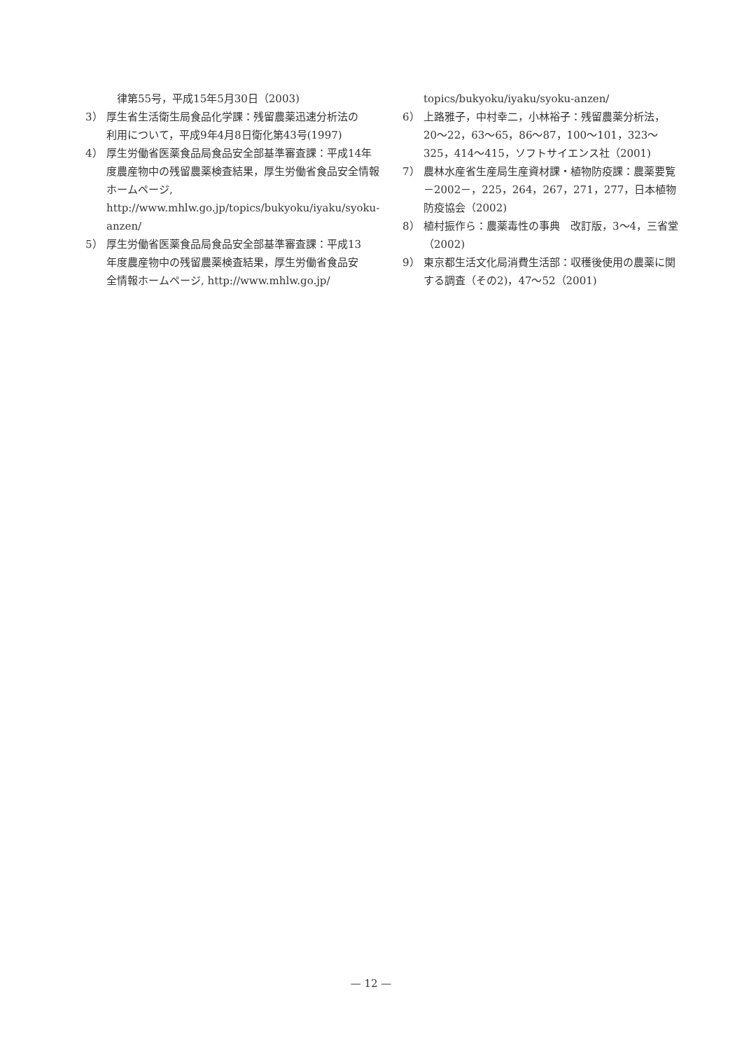律第55号，平成15年5月30日（2003)
3） 厚生省生活衛生局食品化学課：残留農薬迅速分析法の利用について，平成9年4月8日衛化第43号(1997)
4） 厚生労働省医薬食品局食品安全部基準審査課：平成14年度農産物中の残留農薬検査結果，厚生労働省食品安全情報ホームページ, http://www.mhlw.go.jp/topics/bukyoku/iyaku/syoku-anzen/
5） 厚生労働省医薬食品局食品安全部基準審査課：平成13年度農産物中の残留農薬検査結果，厚生労働省食品安全情報ホームページ, http://www.mhlw.go.jp/
topics/bukyoku/iyaku/syoku-anzen/
6） 上路雅子，中村幸二，小林裕子：残留農薬分析法，20〜22，63〜65，86〜87，100〜101，323〜325，414〜415，ソフトサイエンス社（2001)
7） 農林水産省生産局生産資材課・植物防疫課：農薬要覧－2002－，225，264，267，271，277，日本植物防疫協会（2002)
8） 植村振作ら：農薬毒性の事典　改訂版，3〜4，三省堂（2002)
9） 東京都生活文化局消費生活部：収穫後使用の農薬に関する調査（その2)，47〜52（2001)
— 12 —